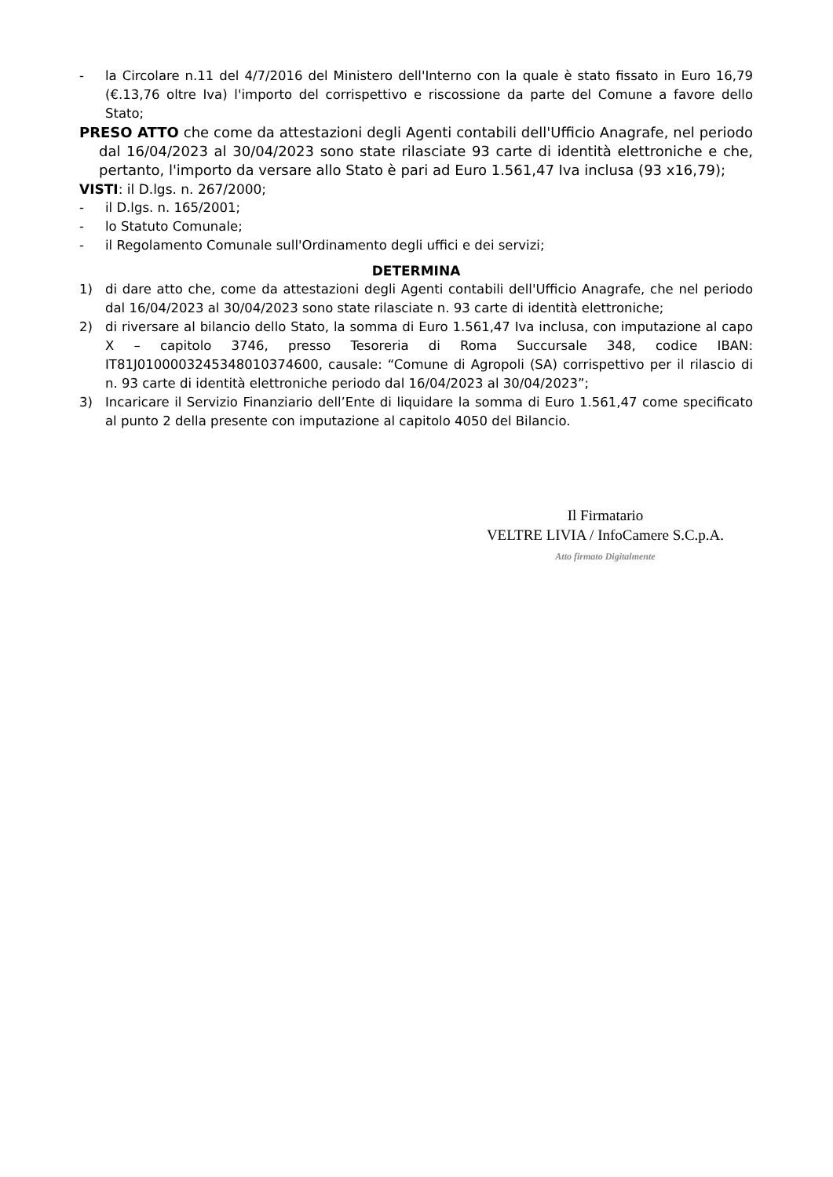- la Circolare n.11 del 4/7/2016 del Ministero dell'Interno con la quale è stato fissato in Euro 16,79 (€.13,76 oltre Iva) l'importo del corrispettivo e riscossione da parte del Comune a favore dello Stato;
PRESO ATTO che come da attestazioni degli Agenti contabili dell'Ufficio Anagrafe, nel periodo dal 16/04/2023 al 30/04/2023 sono state rilasciate 93 carte di identità elettroniche e che, pertanto, l'importo da versare allo Stato è pari ad Euro 1.561,47 Iva inclusa (93 x16,79);
VISTI: il D.lgs. n. 267/2000;
- il D.lgs. n. 165/2001;
- lo Statuto Comunale;
- il Regolamento Comunale sull'Ordinamento degli uffici e dei servizi;
DETERMINA
1) di dare atto che, come da attestazioni degli Agenti contabili dell'Ufficio Anagrafe, che nel periodo dal 16/04/2023 al 30/04/2023 sono state rilasciate n. 93 carte di identità elettroniche;
2) di riversare al bilancio dello Stato, la somma di Euro 1.561,47 Iva inclusa, con imputazione al capo X – capitolo 3746, presso Tesoreria di Roma Succursale 348, codice IBAN: IT81J0100003245348010374600, causale: “Comune di Agropoli (SA) corrispettivo per il rilascio di n. 93 carte di identità elettroniche periodo dal 16/04/2023 al 30/04/2023”;
3) Incaricare il Servizio Finanziario dell’Ente di liquidare la somma di Euro 1.561,47 come specificato al punto 2 della presente con imputazione al capitolo 4050 del Bilancio.
Il Firmatario
VELTRE LIVIA / InfoCamere S.C.p.A.
Atto firmato Digitalmente